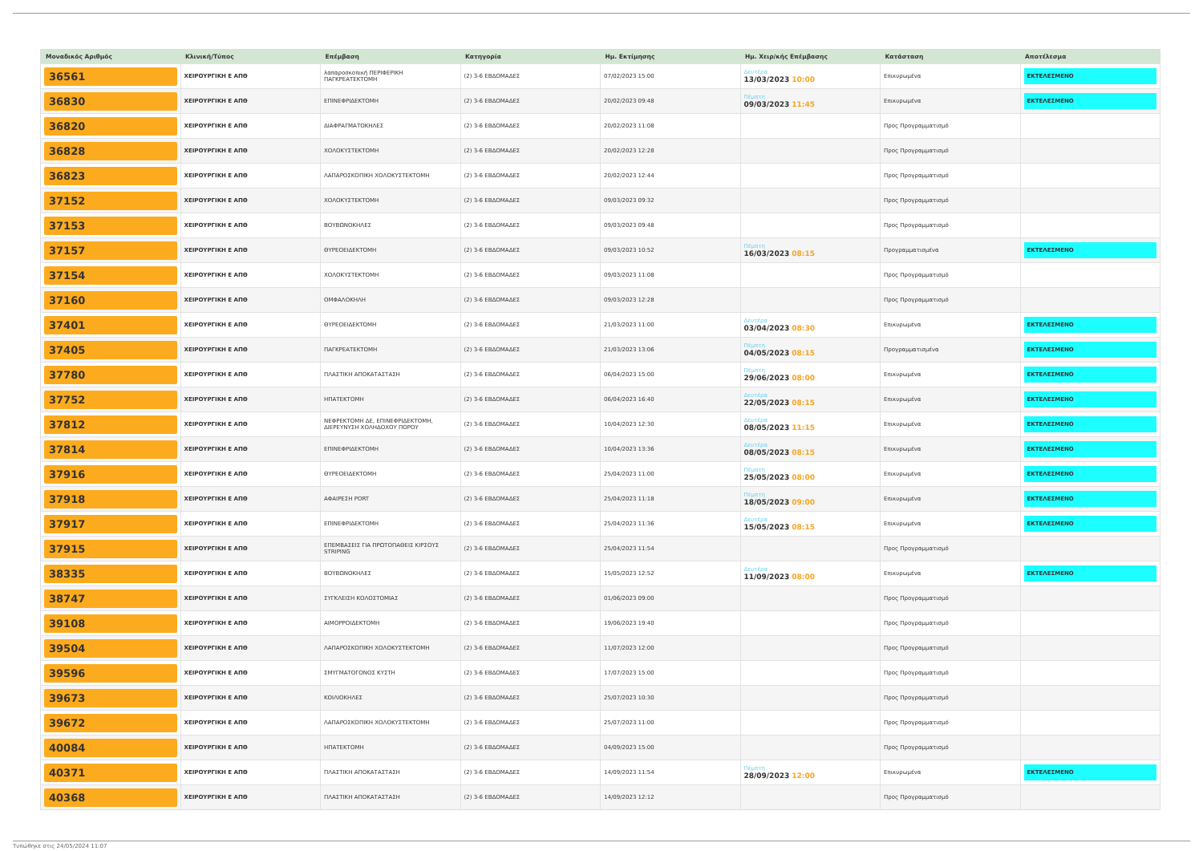| Μοναδικός Αριθμός | Κλινική/Τύπος | Επέμβαση | Κατηγορία | Ημ. Εκτίμησης | Ημ. Χειρ/κής Επέμβασης | Κατάσταση | Αποτέλεσμα |
| --- | --- | --- | --- | --- | --- | --- | --- |
| 36561 | ΧΕΙΡΟΥΡΓΙΚΗ Ε ΑΠΘ | λαπαροσκοπική ΠΕΡΙΦΕΡΙΚΗ ΠΑΓΚΡΕΑΤΕΚΤΟΜΗ | (2) 3-6 ΕΒΔΟΜΑΔΕΣ | 07/02/2023 15:00 | Δευτέρα 13/03/2023 10:00 | Επικυρωμένα | ΕΚΤΕΛΕΣΜΕΝΟ |
| 36830 | ΧΕΙΡΟΥΡΓΙΚΗ Ε ΑΠΘ | ΕΠΙΝΕΦΡΙΔΕΚΤΟΜΗ | (2) 3-6 ΕΒΔΟΜΑΔΕΣ | 20/02/2023 09:48 | Πέμπτη 09/03/2023 11:45 | Επικυρωμένα | ΕΚΤΕΛΕΣΜΕΝΟ |
| 36820 | ΧΕΙΡΟΥΡΓΙΚΗ Ε ΑΠΘ | ΔΙΑΦΡΑΓΜΑΤΟΚΗΛΕΣ | (2) 3-6 ΕΒΔΟΜΑΔΕΣ | 20/02/2023 11:08 | | Προς Προγραμματισμό | |
| 36828 | ΧΕΙΡΟΥΡΓΙΚΗ Ε ΑΠΘ | ΧΟΛΟΚΥΣΤΕΚΤΟΜΗ | (2) 3-6 ΕΒΔΟΜΑΔΕΣ | 20/02/2023 12:28 | | Προς Προγραμματισμό | |
| 36823 | ΧΕΙΡΟΥΡΓΙΚΗ Ε ΑΠΘ | ΛΑΠΑΡΟΣΚΟΠΙΚΗ ΧΟΛΟΚΥΣΤΕΚΤΟΜΗ | (2) 3-6 ΕΒΔΟΜΑΔΕΣ | 20/02/2023 12:44 | | Προς Προγραμματισμό | |
| 37152 | ΧΕΙΡΟΥΡΓΙΚΗ Ε ΑΠΘ | ΧΟΛΟΚΥΣΤΕΚΤΟΜΗ | (2) 3-6 ΕΒΔΟΜΑΔΕΣ | 09/03/2023 09:32 | | Προς Προγραμματισμό | |
| 37153 | ΧΕΙΡΟΥΡΓΙΚΗ Ε ΑΠΘ | ΒΟΥΒΩΝΟΚΗΛΕΣ | (2) 3-6 ΕΒΔΟΜΑΔΕΣ | 09/03/2023 09:48 | | Προς Προγραμματισμό | |
| 37157 | ΧΕΙΡΟΥΡΓΙΚΗ Ε ΑΠΘ | ΘΥΡΕΟΕΙΔΕΚΤΟΜΗ | (2) 3-6 ΕΒΔΟΜΑΔΕΣ | 09/03/2023 10:52 | Πέμπτη 16/03/2023 08:15 | Προγραμματισμένα | ΕΚΤΕΛΕΣΜΕΝΟ |
| 37154 | ΧΕΙΡΟΥΡΓΙΚΗ Ε ΑΠΘ | ΧΟΛΟΚΥΣΤΕΚΤΟΜΗ | (2) 3-6 ΕΒΔΟΜΑΔΕΣ | 09/03/2023 11:08 | | Προς Προγραμματισμό | |
| 37160 | ΧΕΙΡΟΥΡΓΙΚΗ Ε ΑΠΘ | ΟΜΦΑΛΟΚΗΛΗ | (2) 3-6 ΕΒΔΟΜΑΔΕΣ | 09/03/2023 12:28 | | Προς Προγραμματισμό | |
| 37401 | ΧΕΙΡΟΥΡΓΙΚΗ Ε ΑΠΘ | ΘΥΡΕΟΕΙΔΕΚΤΟΜΗ | (2) 3-6 ΕΒΔΟΜΑΔΕΣ | 21/03/2023 11:00 | Δευτέρα 03/04/2023 08:30 | Επικυρωμένα | ΕΚΤΕΛΕΣΜΕΝΟ |
| 37405 | ΧΕΙΡΟΥΡΓΙΚΗ Ε ΑΠΘ | ΠΑΓΚΡΕΑΤΕΚΤΟΜΗ | (2) 3-6 ΕΒΔΟΜΑΔΕΣ | 21/03/2023 13:06 | Πέμπτη 04/05/2023 08:15 | Προγραμματισμένα | ΕΚΤΕΛΕΣΜΕΝΟ |
| 37780 | ΧΕΙΡΟΥΡΓΙΚΗ Ε ΑΠΘ | ΠΛΑΣΤΙΚΗ ΑΠΟΚΑΤΑΣΤΑΣΗ | (2) 3-6 ΕΒΔΟΜΑΔΕΣ | 06/04/2023 15:00 | Πέμπτη 29/06/2023 08:00 | Επικυρωμένα | ΕΚΤΕΛΕΣΜΕΝΟ |
| 37752 | ΧΕΙΡΟΥΡΓΙΚΗ Ε ΑΠΘ | ΗΠΑΤΕΚΤΟΜΗ | (2) 3-6 ΕΒΔΟΜΑΔΕΣ | 06/04/2023 16:40 | Δευτέρα 22/05/2023 08:15 | Επικυρωμένα | ΕΚΤΕΛΕΣΜΕΝΟ |
| 37812 | ΧΕΙΡΟΥΡΓΙΚΗ Ε ΑΠΘ | ΝΕΦΡΕΚΤΟΜΗ ΔΕ, ΕΠΙΝΕΦΡΙΔΕΚΤΟΜΗ, ΔΙΕΡΕΥΝΥΣΗ ΧΟΛΗΔΟΧΟΥ ΠΟΡΟΥ | (2) 3-6 ΕΒΔΟΜΑΔΕΣ | 10/04/2023 12:30 | Δευτέρα 08/05/2023 11:15 | Επικυρωμένα | ΕΚΤΕΛΕΣΜΕΝΟ |
| 37814 | ΧΕΙΡΟΥΡΓΙΚΗ Ε ΑΠΘ | ΕΠΙΝΕΦΡΙΔΕΚΤΟΜΗ | (2) 3-6 ΕΒΔΟΜΑΔΕΣ | 10/04/2023 13:36 | Δευτέρα 08/05/2023 08:15 | Επικυρωμένα | ΕΚΤΕΛΕΣΜΕΝΟ |
| 37916 | ΧΕΙΡΟΥΡΓΙΚΗ Ε ΑΠΘ | ΘΥΡΕΟΕΙΔΕΚΤΟΜΗ | (2) 3-6 ΕΒΔΟΜΑΔΕΣ | 25/04/2023 11:00 | Πέμπτη 25/05/2023 08:00 | Επικυρωμένα | ΕΚΤΕΛΕΣΜΕΝΟ |
| 37918 | ΧΕΙΡΟΥΡΓΙΚΗ Ε ΑΠΘ | ΑΦΑΙΡΕΣΗ PORT | (2) 3-6 ΕΒΔΟΜΑΔΕΣ | 25/04/2023 11:18 | Πέμπτη 18/05/2023 09:00 | Επικυρωμένα | ΕΚΤΕΛΕΣΜΕΝΟ |
| 37917 | ΧΕΙΡΟΥΡΓΙΚΗ Ε ΑΠΘ | ΕΠΙΝΕΦΡΙΔΕΚΤΟΜΗ | (2) 3-6 ΕΒΔΟΜΑΔΕΣ | 25/04/2023 11:36 | Δευτέρα 15/05/2023 08:15 | Επικυρωμένα | ΕΚΤΕΛΕΣΜΕΝΟ |
| 37915 | ΧΕΙΡΟΥΡΓΙΚΗ Ε ΑΠΘ | ΕΠΕΜΒΑΣΕΙΣ ΓΙΑ ΠΡΩΤΟΠΑΘΕΙΣ ΚΙΡΣΟΥΣ STRIPING | (2) 3-6 ΕΒΔΟΜΑΔΕΣ | 25/04/2023 11:54 | | Προς Προγραμματισμό | |
| 38335 | ΧΕΙΡΟΥΡΓΙΚΗ Ε ΑΠΘ | ΒΟΥΒΩΝΟΚΗΛΕΣ | (2) 3-6 ΕΒΔΟΜΑΔΕΣ | 15/05/2023 12:52 | Δευτέρα 11/09/2023 08:00 | Επικυρωμένα | ΕΚΤΕΛΕΣΜΕΝΟ |
| 38747 | ΧΕΙΡΟΥΡΓΙΚΗ Ε ΑΠΘ | ΣΥΓΚΛΕΙΣΗ ΚΟΛΟΣΤΟΜΙΑΣ | (2) 3-6 ΕΒΔΟΜΑΔΕΣ | 01/06/2023 09:00 | | Προς Προγραμματισμό | |
| 39108 | ΧΕΙΡΟΥΡΓΙΚΗ Ε ΑΠΘ | ΑΙΜΟΡΡΟΙΔΕΚΤΟΜΗ | (2) 3-6 ΕΒΔΟΜΑΔΕΣ | 19/06/2023 19:40 | | Προς Προγραμματισμό | |
| 39504 | ΧΕΙΡΟΥΡΓΙΚΗ Ε ΑΠΘ | ΛΑΠΑΡΟΣΚΟΠΙΚΗ ΧΟΛΟΚΥΣΤΕΚΤΟΜΗ | (2) 3-6 ΕΒΔΟΜΑΔΕΣ | 11/07/2023 12:00 | | Προς Προγραμματισμό | |
| 39596 | ΧΕΙΡΟΥΡΓΙΚΗ Ε ΑΠΘ | ΣΜΥΓΜΑΤΟΓΟΝΟΣ ΚΥΣΤΗ | (2) 3-6 ΕΒΔΟΜΑΔΕΣ | 17/07/2023 15:00 | | Προς Προγραμματισμό | |
| 39673 | ΧΕΙΡΟΥΡΓΙΚΗ Ε ΑΠΘ | ΚΟΙΛΙΟΚΗΛΕΣ | (2) 3-6 ΕΒΔΟΜΑΔΕΣ | 25/07/2023 10:30 | | Προς Προγραμματισμό | |
| 39672 | ΧΕΙΡΟΥΡΓΙΚΗ Ε ΑΠΘ | ΛΑΠΑΡΟΣΚΟΠΙΚΗ ΧΟΛΟΚΥΣΤΕΚΤΟΜΗ | (2) 3-6 ΕΒΔΟΜΑΔΕΣ | 25/07/2023 11:00 | | Προς Προγραμματισμό | |
| 40084 | ΧΕΙΡΟΥΡΓΙΚΗ Ε ΑΠΘ | ΗΠΑΤΕΚΤΟΜΗ | (2) 3-6 ΕΒΔΟΜΑΔΕΣ | 04/09/2023 15:00 | | Προς Προγραμματισμό | |
| 40371 | ΧΕΙΡΟΥΡΓΙΚΗ Ε ΑΠΘ | ΠΛΑΣΤΙΚΗ ΑΠΟΚΑΤΑΣΤΑΣΗ | (2) 3-6 ΕΒΔΟΜΑΔΕΣ | 14/09/2023 11:54 | Πέμπτη 28/09/2023 12:00 | Επικυρωμένα | ΕΚΤΕΛΕΣΜΕΝΟ |
| 40368 | ΧΕΙΡΟΥΡΓΙΚΗ Ε ΑΠΘ | ΠΛΑΣΤΙΚΗ ΑΠΟΚΑΤΑΣΤΑΣΗ | (2) 3-6 ΕΒΔΟΜΑΔΕΣ | 14/09/2023 12:12 | | Προς Προγραμματισμό | |
Τυπώθηκε στις 24/05/2024 11:07